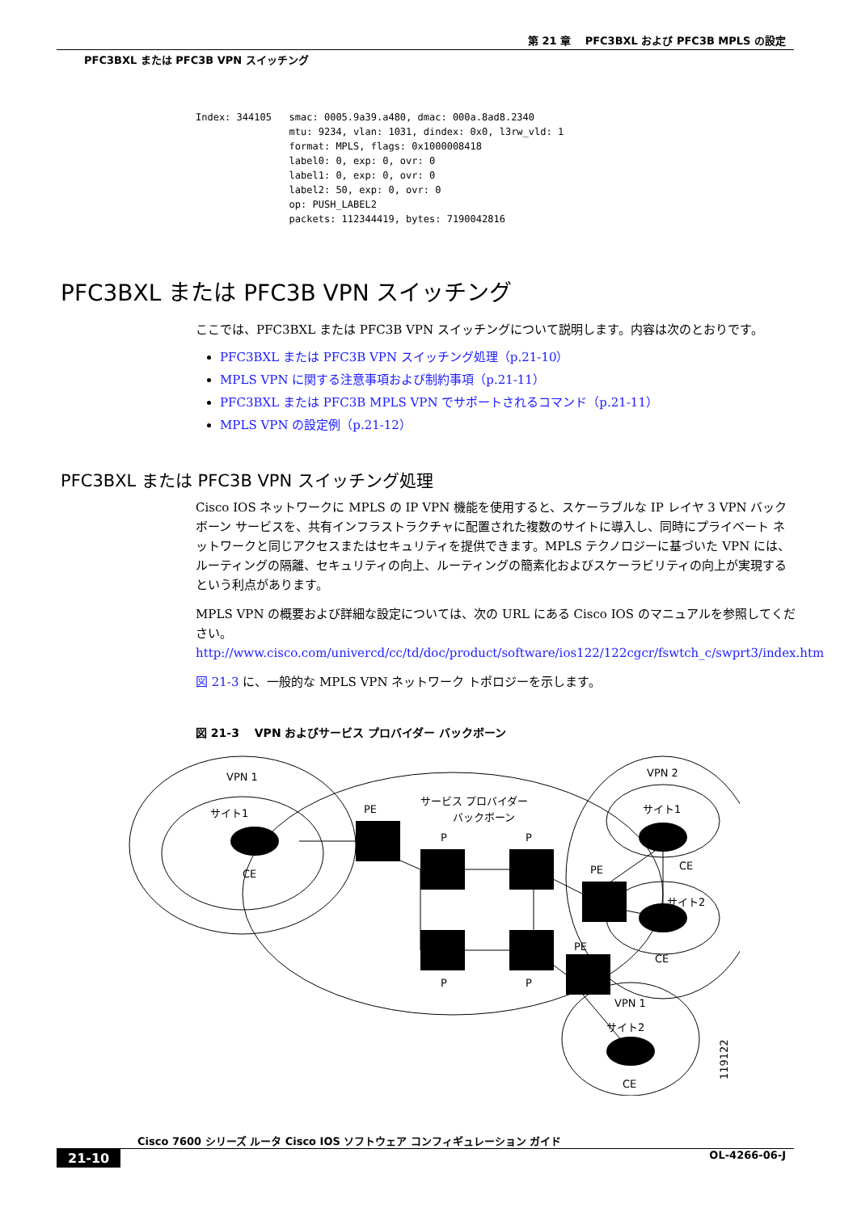第 21 章　 PFC3BXL および PFC3B MPLS の設定
PFC3BXL または PFC3B VPN スイッチング
Index: 344105   smac: 0005.9a39.a480, dmac: 000a.8ad8.2340
                mtu: 9234, vlan: 1031, dindex: 0x0, l3rw_vld: 1
                format: MPLS, flags: 0x1000008418
                label0: 0, exp: 0, ovr: 0
                label1: 0, exp: 0, ovr: 0
                label2: 50, exp: 0, ovr: 0
                op: PUSH_LABEL2
                packets: 112344419, bytes: 7190042816
PFC3BXL または PFC3B VPN スイッチング
ここでは、PFC3BXL または PFC3B VPN スイッチングについて説明します。内容は次のとおりです。
PFC3BXL または PFC3B VPN スイッチング処理（p.21-10）
MPLS VPN に関する注意事項および制約事項（p.21-11）
PFC3BXL または PFC3B MPLS VPN でサポートされるコマンド（p.21-11）
MPLS VPN の設定例（p.21-12）
PFC3BXL または PFC3B VPN スイッチング処理
Cisco IOS ネットワークに MPLS の IP VPN 機能を使用すると、スケーラブルな IP レイヤ 3 VPN バックボーン サービスを、共有インフラストラクチャに配置された複数のサイトに導入し、同時にプライベート ネットワークと同じアクセスまたはセキュリティを提供できます。MPLS テクノロジーに基づいた VPN には、ルーティングの隔離、セキュリティの向上、ルーティングの簡素化およびスケーラビリティの向上が実現するという利点があります。
MPLS VPN の概要および詳細な設定については、次の URL にある Cisco IOS のマニュアルを参照してください。
http://www.cisco.com/univercd/cc/td/doc/product/software/ios122/122cgcr/fswtch_c/swprt3/index.htm
図 21-3 に、一般的な MPLS VPN ネットワーク トポロジーを示します。
図 21-3　 VPN およびサービス プロバイダー バックボーン
VPN 1
サイト1
CE
PE
サービス プロバイダー
バックボーン
P
P
P
P
PE
PE
VPN 2
サイト1
CE
サイト2
CE
VPN 1
サイト2
CE
119122
Cisco 7600 シリーズ ルータ Cisco IOS ソフトウェア コンフィギュレーション ガイド
21-10 OL-4266-06-J